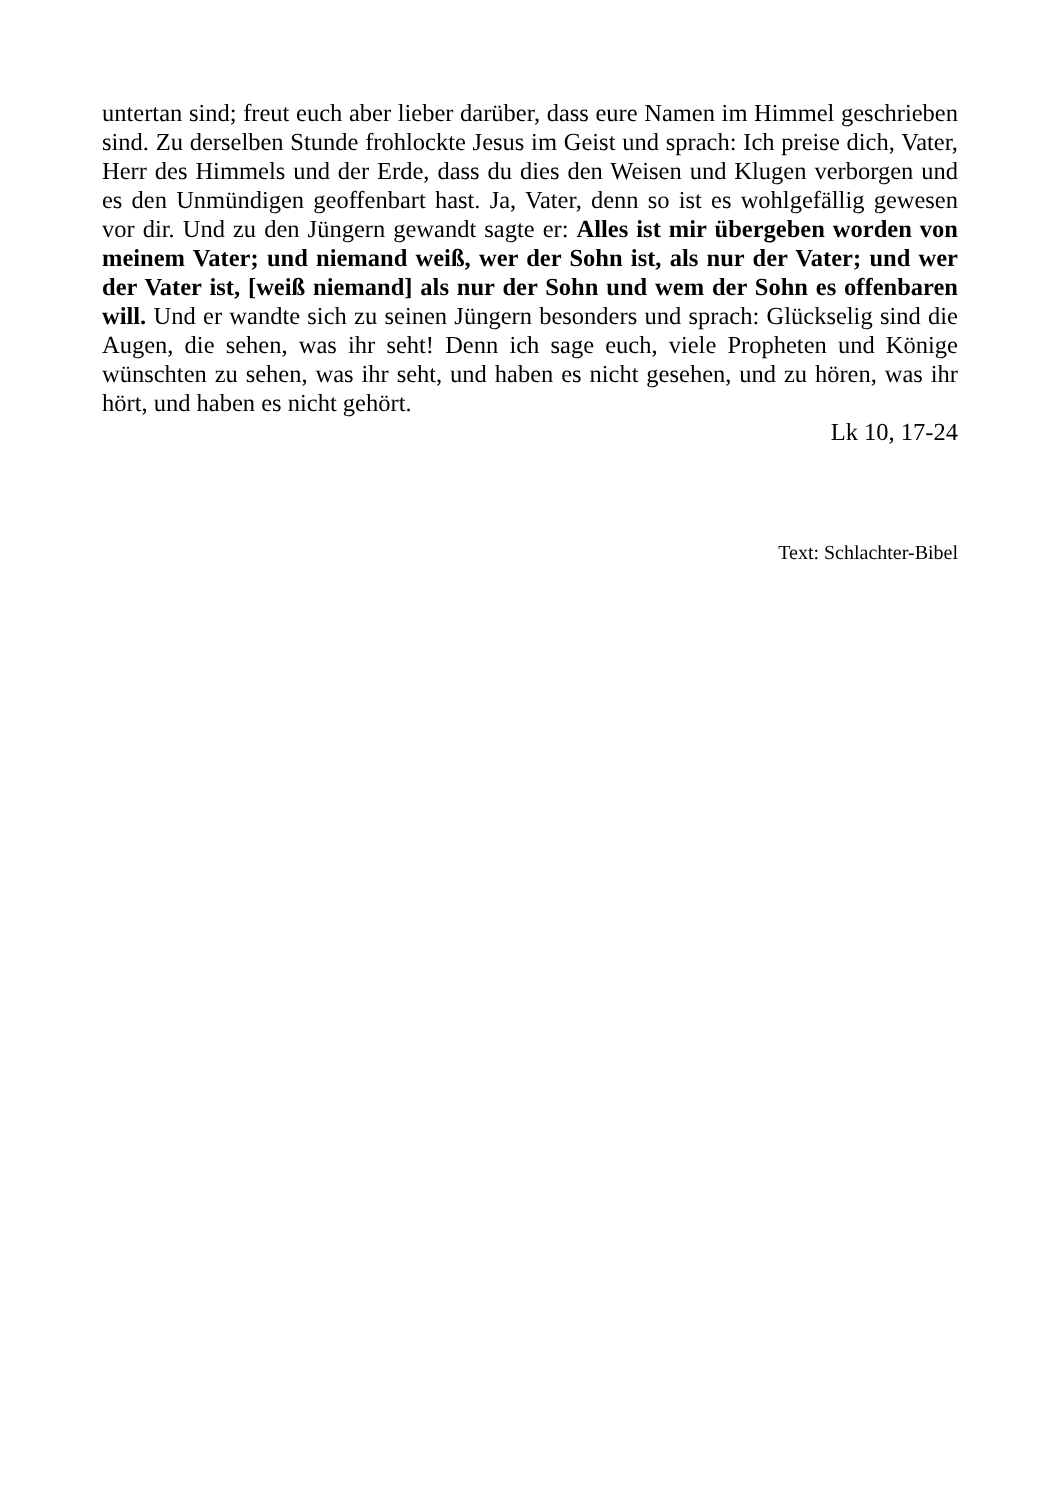untertan sind; freut euch aber lieber darüber, dass eure Namen im Himmel geschrieben sind. Zu derselben Stunde frohlockte Jesus im Geist und sprach: Ich preise dich, Vater, Herr des Himmels und der Erde, dass du dies den Weisen und Klugen verborgen und es den Unmündigen geoffenbart hast. Ja, Vater, denn so ist es wohlgefällig gewesen vor dir. Und zu den Jüngern gewandt sagte er: Alles ist mir übergeben worden von meinem Vater; und niemand weiß, wer der Sohn ist, als nur der Vater; und wer der Vater ist, [weiß niemand] als nur der Sohn und wem der Sohn es offenbaren will. Und er wandte sich zu seinen Jüngern besonders und sprach: Glückselig sind die Augen, die sehen, was ihr seht! Denn ich sage euch, viele Propheten und Könige wünschten zu sehen, was ihr seht, und haben es nicht gesehen, und zu hören, was ihr hört, und haben es nicht gehört.
Lk 10, 17-24
Text: Schlachter-Bibel